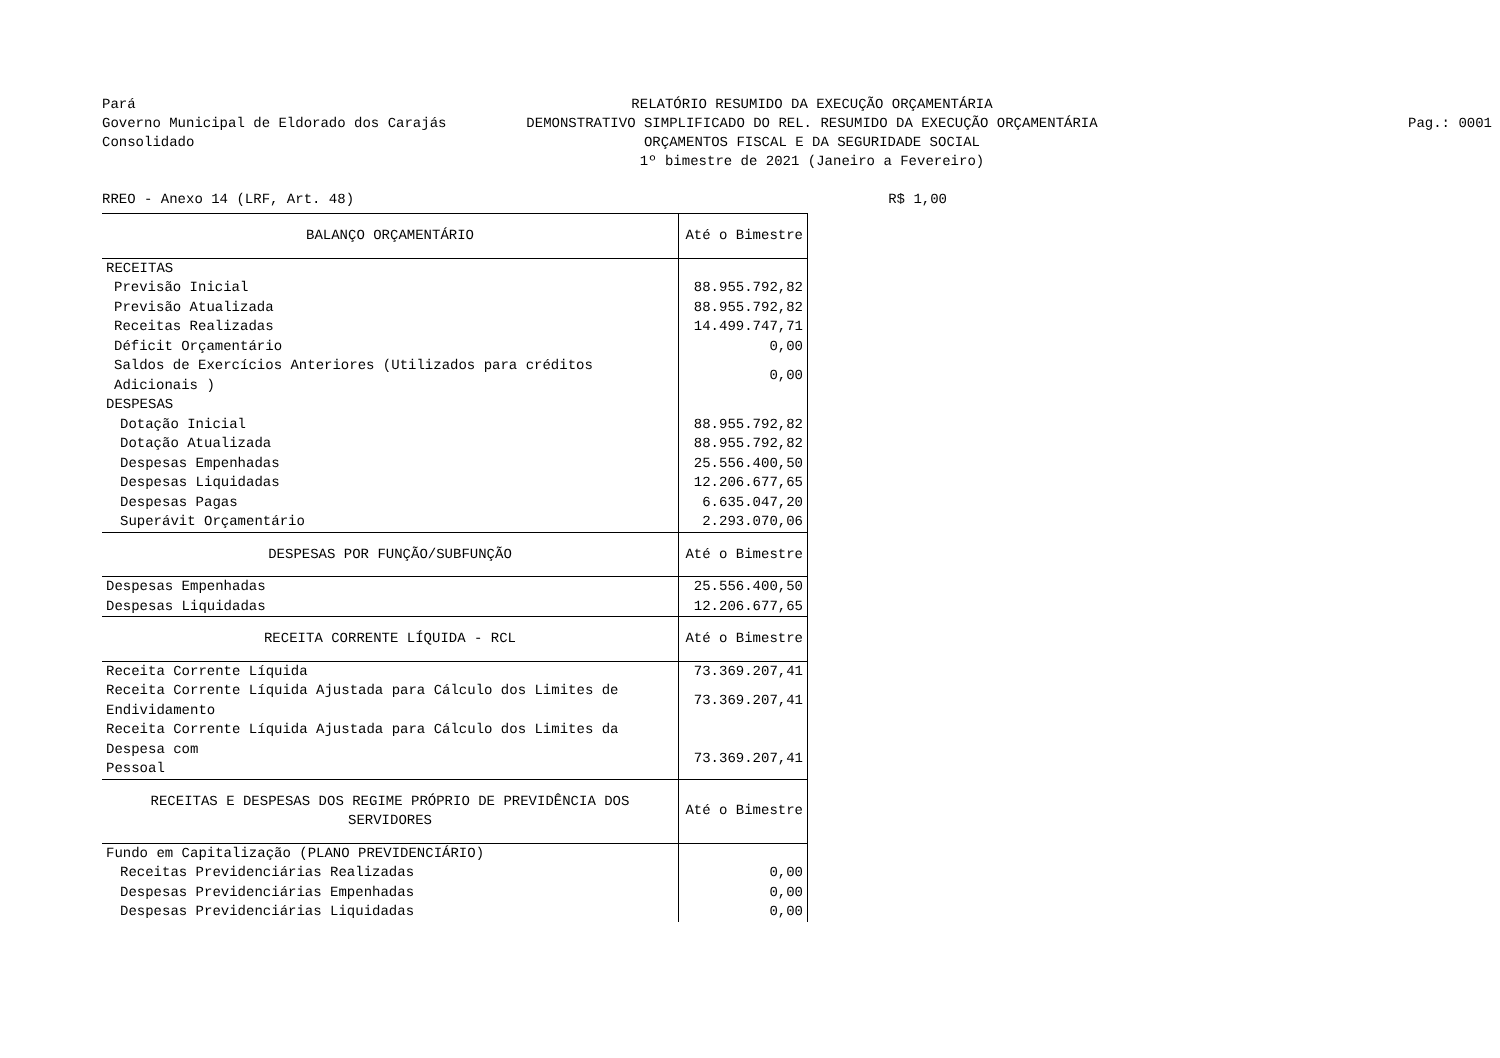Pará
Governo Municipal de Eldorado dos Carajás
Consolidado
RELATÓRIO RESUMIDO DA EXECUÇÃO ORÇAMENTÁRIA
DEMONSTRATIVO SIMPLIFICADO DO REL. RESUMIDO DA EXECUÇÃO ORÇAMENTÁRIA
ORÇAMENTOS FISCAL E DA SEGURIDADE SOCIAL
1º bimestre de 2021 (Janeiro a Fevereiro)
Pag.: 0001
RREO - Anexo 14 (LRF, Art. 48) R$ 1,00
| BALANÇO ORÇAMENTÁRIO | Até o Bimestre |
| --- | --- |
| RECEITAS | |
| Previsão Inicial | 88.955.792,82 |
| Previsão Atualizada | 88.955.792,82 |
| Receitas Realizadas | 14.499.747,71 |
| Déficit Orçamentário | 0,00 |
| Saldos de Exercícios Anteriores (Utilizados para créditos Adicionais ) | 0,00 |
| DESPESAS | |
| Dotação Inicial | 88.955.792,82 |
| Dotação Atualizada | 88.955.792,82 |
| Despesas Empenhadas | 25.556.400,50 |
| Despesas Liquidadas | 12.206.677,65 |
| Despesas Pagas | 6.635.047,20 |
| Superávit Orçamentário | 2.293.070,06 |
| DESPESAS POR FUNÇÃO/SUBFUNÇÃO | Até o Bimestre |
| Despesas Empenhadas | 25.556.400,50 |
| Despesas Liquidadas | 12.206.677,65 |
| RECEITA CORRENTE LÍQUIDA - RCL | Até o Bimestre |
| Receita Corrente Líquida | 73.369.207,41 |
| Receita Corrente Líquida Ajustada para Cálculo dos Limites de Endividamento | 73.369.207,41 |
| Receita Corrente Líquida Ajustada para Cálculo dos Limites da Despesa com Pessoal | 73.369.207,41 |
| RECEITAS E DESPESAS DOS REGIME PRÓPRIO DE PREVIDÊNCIA DOS SERVIDORES | Até o Bimestre |
| Fundo em Capitalização (PLANO PREVIDENCIÁRIO) | |
| Receitas Previdenciárias Realizadas | 0,00 |
| Despesas Previdenciárias Empenhadas | 0,00 |
| Despesas Previdenciárias Liquidadas | 0,00 |